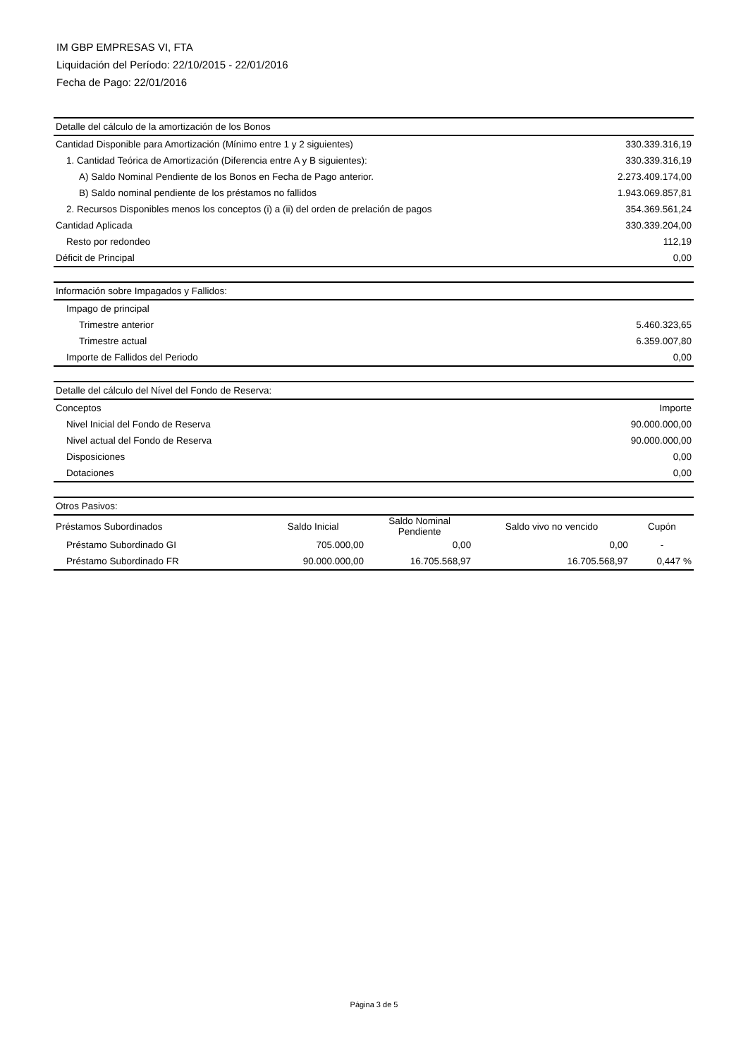IM GBP EMPRESAS VI, FTA
Liquidación del Período: 22/10/2015 - 22/01/2016
Fecha de Pago: 22/01/2016
| Detalle del cálculo de la amortización de los Bonos | |
| Cantidad Disponible para Amortización (Mínimo entre 1 y 2 siguientes) | 330.339.316,19 |
| 1. Cantidad Teórica de Amortización (Diferencia entre A y B siguientes): | 330.339.316,19 |
| A) Saldo Nominal Pendiente de los Bonos en Fecha de Pago anterior. | 2.273.409.174,00 |
| B) Saldo nominal pendiente de los préstamos no fallidos | 1.943.069.857,81 |
| 2. Recursos Disponibles menos los conceptos (i) a (ii) del orden de prelación de pagos | 354.369.561,24 |
| Cantidad Aplicada | 330.339.204,00 |
| Resto por redondeo | 112,19 |
| Déficit de Principal | 0,00 |
| Información sobre Impagados y Fallidos: | |
| Impago de principal | |
| Trimestre anterior | 5.460.323,65 |
| Trimestre actual | 6.359.007,80 |
| Importe de Fallidos del Periodo | 0,00 |
| Detalle del cálculo del Nível del Fondo de Reserva: | |
| Conceptos | Importe |
| Nivel Inicial del Fondo de Reserva | 90.000.000,00 |
| Nivel actual del Fondo de Reserva | 90.000.000,00 |
| Disposiciones | 0,00 |
| Dotaciones | 0,00 |
| Otros Pasivos: | | | | |
| Préstamos Subordinados | Saldo Inicial | Saldo Nominal Pendiente | Saldo vivo no vencido | Cupón |
| Préstamo Subordinado GI | 705.000,00 | 0,00 | 0,00 | - |
| Préstamo Subordinado FR | 90.000.000,00 | 16.705.568,97 | 16.705.568,97 | 0,447 % |
Página 3 de 5